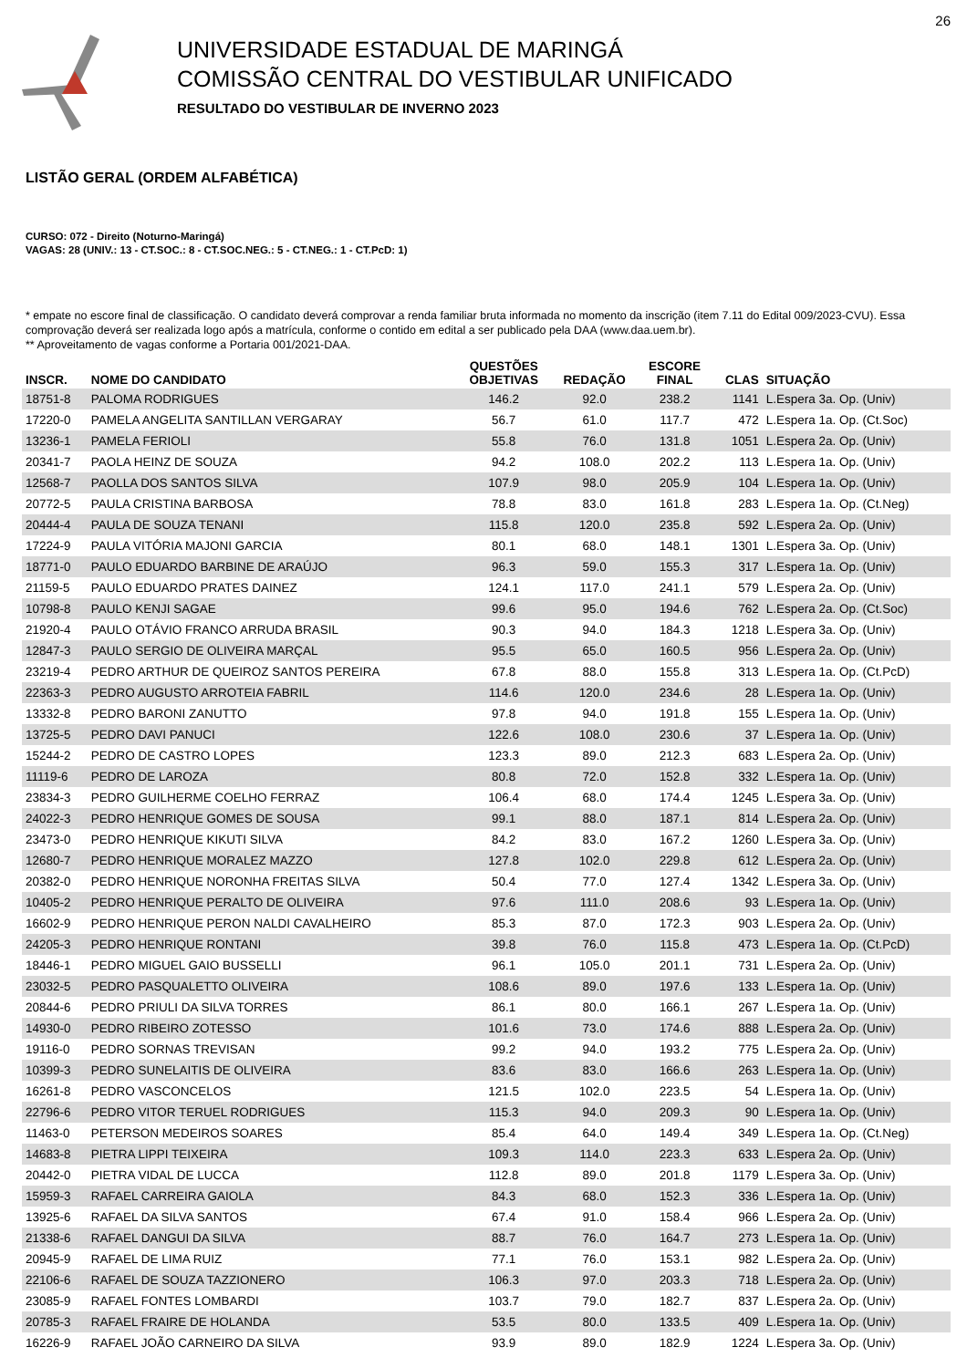26
UNIVERSIDADE ESTADUAL DE MARINGÁ
COMISSÃO CENTRAL DO VESTIBULAR UNIFICADO
RESULTADO DO VESTIBULAR DE INVERNO 2023
LISTÃO GERAL (ORDEM ALFABÉTICA)
CURSO: 072 - Direito (Noturno-Maringá)
VAGAS: 28 (UNIV.: 13 - CT.SOC.: 8 - CT.SOC.NEG.: 5 - CT.NEG.: 1 - CT.PcD: 1)
* empate no escore final de classificação. O candidato deverá comprovar a renda familiar bruta informada no momento da inscrição (item 7.11 do Edital 009/2023-CVU). Essa comprovação deverá ser realizada logo após a matrícula, conforme o contido em edital a ser publicado pela DAA (www.daa.uem.br).
** Aproveitamento de vagas conforme a Portaria 001/2021-DAA.
| INSCR. | NOME DO CANDIDATO | QUESTÕES OBJETIVAS | REDAÇÃO | ESCORE FINAL | CLAS | SITUAÇÃO |
| --- | --- | --- | --- | --- | --- | --- |
| 18751-8 | PALOMA RODRIGUES | 146.2 | 92.0 | 238.2 | 1141 | L.Espera 3a. Op. (Univ) |
| 17220-0 | PAMELA ANGELITA SANTILLAN VERGARAY | 56.7 | 61.0 | 117.7 | 472 | L.Espera 1a. Op. (Ct.Soc) |
| 13236-1 | PAMELA FERIOLI | 55.8 | 76.0 | 131.8 | 1051 | L.Espera 2a. Op. (Univ) |
| 20341-7 | PAOLA HEINZ DE SOUZA | 94.2 | 108.0 | 202.2 | 113 | L.Espera 1a. Op. (Univ) |
| 12568-7 | PAOLLA DOS SANTOS SILVA | 107.9 | 98.0 | 205.9 | 104 | L.Espera 1a. Op. (Univ) |
| 20772-5 | PAULA CRISTINA BARBOSA | 78.8 | 83.0 | 161.8 | 283 | L.Espera 1a. Op. (Ct.Neg) |
| 20444-4 | PAULA DE SOUZA TENANI | 115.8 | 120.0 | 235.8 | 592 | L.Espera 2a. Op. (Univ) |
| 17224-9 | PAULA VITÓRIA MAJONI GARCIA | 80.1 | 68.0 | 148.1 | 1301 | L.Espera 3a. Op. (Univ) |
| 18771-0 | PAULO EDUARDO BARBINE DE ARAÚJO | 96.3 | 59.0 | 155.3 | 317 | L.Espera 1a. Op. (Univ) |
| 21159-5 | PAULO EDUARDO PRATES DAINEZ | 124.1 | 117.0 | 241.1 | 579 | L.Espera 2a. Op. (Univ) |
| 10798-8 | PAULO KENJI SAGAE | 99.6 | 95.0 | 194.6 | 762 | L.Espera 2a. Op. (Ct.Soc) |
| 21920-4 | PAULO OTÁVIO FRANCO ARRUDA BRASIL | 90.3 | 94.0 | 184.3 | 1218 | L.Espera 3a. Op. (Univ) |
| 12847-3 | PAULO SERGIO DE OLIVEIRA MARÇAL | 95.5 | 65.0 | 160.5 | 956 | L.Espera 2a. Op. (Univ) |
| 23219-4 | PEDRO ARTHUR DE QUEIROZ SANTOS PEREIRA | 67.8 | 88.0 | 155.8 | 313 | L.Espera 1a. Op. (Ct.PcD) |
| 22363-3 | PEDRO AUGUSTO ARROTEIA FABRIL | 114.6 | 120.0 | 234.6 | 28 | L.Espera 1a. Op. (Univ) |
| 13332-8 | PEDRO BARONI ZANUTTO | 97.8 | 94.0 | 191.8 | 155 | L.Espera 1a. Op. (Univ) |
| 13725-5 | PEDRO DAVI PANUCI | 122.6 | 108.0 | 230.6 | 37 | L.Espera 1a. Op. (Univ) |
| 15244-2 | PEDRO DE CASTRO LOPES | 123.3 | 89.0 | 212.3 | 683 | L.Espera 2a. Op. (Univ) |
| 11119-6 | PEDRO DE LAROZA | 80.8 | 72.0 | 152.8 | 332 | L.Espera 1a. Op. (Univ) |
| 23834-3 | PEDRO GUILHERME COELHO FERRAZ | 106.4 | 68.0 | 174.4 | 1245 | L.Espera 3a. Op. (Univ) |
| 24022-3 | PEDRO HENRIQUE GOMES DE SOUSA | 99.1 | 88.0 | 187.1 | 814 | L.Espera 2a. Op. (Univ) |
| 23473-0 | PEDRO HENRIQUE KIKUTI SILVA | 84.2 | 83.0 | 167.2 | 1260 | L.Espera 3a. Op. (Univ) |
| 12680-7 | PEDRO HENRIQUE MORALEZ MAZZO | 127.8 | 102.0 | 229.8 | 612 | L.Espera 2a. Op. (Univ) |
| 20382-0 | PEDRO HENRIQUE NORONHA FREITAS SILVA | 50.4 | 77.0 | 127.4 | 1342 | L.Espera 3a. Op. (Univ) |
| 10405-2 | PEDRO HENRIQUE PERALTO DE OLIVEIRA | 97.6 | 111.0 | 208.6 | 93 | L.Espera 1a. Op. (Univ) |
| 16602-9 | PEDRO HENRIQUE PERON NALDI CAVALHEIRO | 85.3 | 87.0 | 172.3 | 903 | L.Espera 2a. Op. (Univ) |
| 24205-3 | PEDRO HENRIQUE RONTANI | 39.8 | 76.0 | 115.8 | 473 | L.Espera 1a. Op. (Ct.PcD) |
| 18446-1 | PEDRO MIGUEL GAIO BUSSELLI | 96.1 | 105.0 | 201.1 | 731 | L.Espera 2a. Op. (Univ) |
| 23032-5 | PEDRO PASQUALETTO OLIVEIRA | 108.6 | 89.0 | 197.6 | 133 | L.Espera 1a. Op. (Univ) |
| 20844-6 | PEDRO PRIULI DA SILVA TORRES | 86.1 | 80.0 | 166.1 | 267 | L.Espera 1a. Op. (Univ) |
| 14930-0 | PEDRO RIBEIRO ZOTESSO | 101.6 | 73.0 | 174.6 | 888 | L.Espera 2a. Op. (Univ) |
| 19116-0 | PEDRO SORNAS TREVISAN | 99.2 | 94.0 | 193.2 | 775 | L.Espera 2a. Op. (Univ) |
| 10399-3 | PEDRO SUNELAITIS DE OLIVEIRA | 83.6 | 83.0 | 166.6 | 263 | L.Espera 1a. Op. (Univ) |
| 16261-8 | PEDRO VASCONCELOS | 121.5 | 102.0 | 223.5 | 54 | L.Espera 1a. Op. (Univ) |
| 22796-6 | PEDRO VITOR TERUEL RODRIGUES | 115.3 | 94.0 | 209.3 | 90 | L.Espera 1a. Op. (Univ) |
| 11463-0 | PETERSON MEDEIROS SOARES | 85.4 | 64.0 | 149.4 | 349 | L.Espera 1a. Op. (Ct.Neg) |
| 14683-8 | PIETRA LIPPI TEIXEIRA | 109.3 | 114.0 | 223.3 | 633 | L.Espera 2a. Op. (Univ) |
| 20442-0 | PIETRA VIDAL DE LUCCA | 112.8 | 89.0 | 201.8 | 1179 | L.Espera 3a. Op. (Univ) |
| 15959-3 | RAFAEL CARREIRA GAIOLA | 84.3 | 68.0 | 152.3 | 336 | L.Espera 1a. Op. (Univ) |
| 13925-6 | RAFAEL DA SILVA SANTOS | 67.4 | 91.0 | 158.4 | 966 | L.Espera 2a. Op. (Univ) |
| 21338-6 | RAFAEL DANGUI DA SILVA | 88.7 | 76.0 | 164.7 | 273 | L.Espera 1a. Op. (Univ) |
| 20945-9 | RAFAEL DE LIMA RUIZ | 77.1 | 76.0 | 153.1 | 982 | L.Espera 2a. Op. (Univ) |
| 22106-6 | RAFAEL DE SOUZA TAZZIONERO | 106.3 | 97.0 | 203.3 | 718 | L.Espera 2a. Op. (Univ) |
| 23085-9 | RAFAEL FONTES LOMBARDI | 103.7 | 79.0 | 182.7 | 837 | L.Espera 2a. Op. (Univ) |
| 20785-3 | RAFAEL FRAIRE DE HOLANDA | 53.5 | 80.0 | 133.5 | 409 | L.Espera 1a. Op. (Univ) |
| 16226-9 | RAFAEL JOÃO CARNEIRO DA SILVA | 93.9 | 89.0 | 182.9 | 1224 | L.Espera 3a. Op. (Univ) |